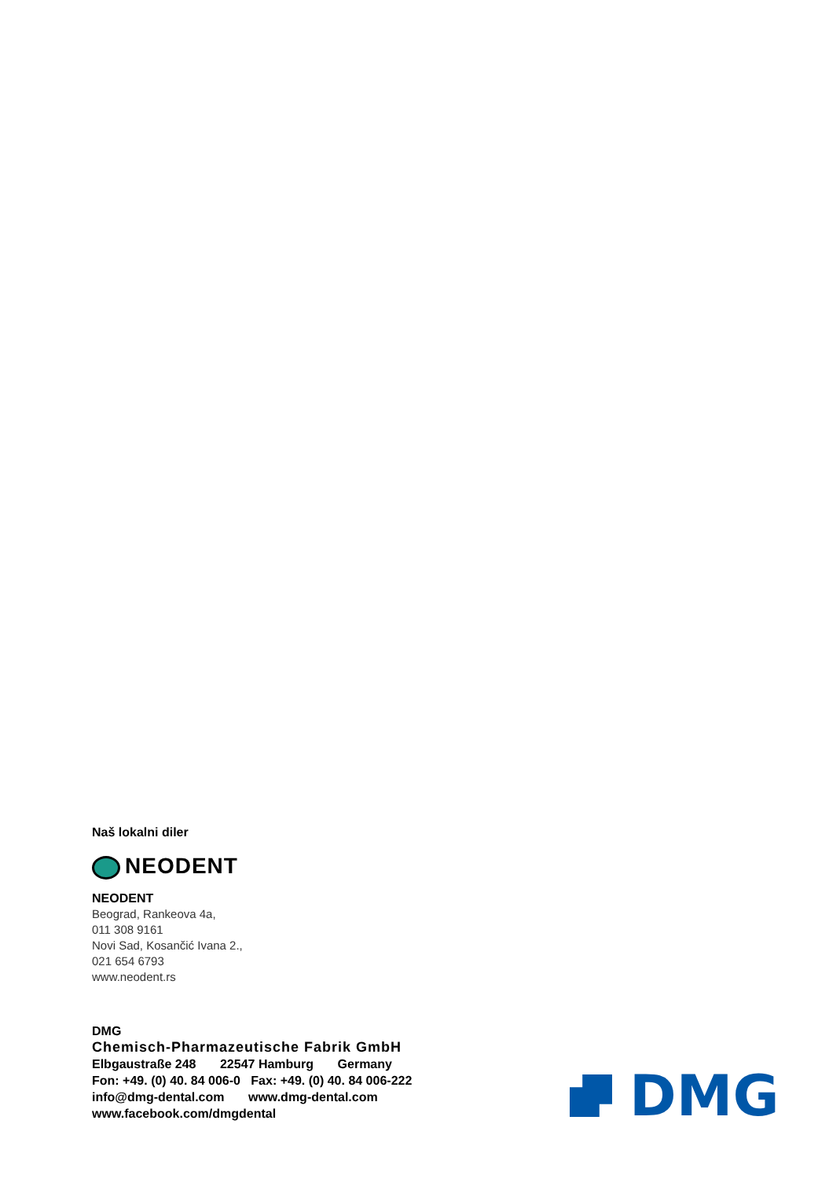Naš lokalni diler
NEODENT
NEODENT
Beograd, Rankeova 4a,
011 308 9161
Novi Sad, Kosančić Ivana 2.,
021 654 6793
www.neodent.rs
DMG
Chemisch-Pharmazeutische Fabrik GmbH
Elbgaustraße 248 22547 Hamburg Germany
Fon: +49. (0) 40. 84 006-0 Fax: +49. (0) 40. 84 006-222
info@dmg-dental.com www.dmg-dental.com
www.facebook.com/dmgdental
DMG